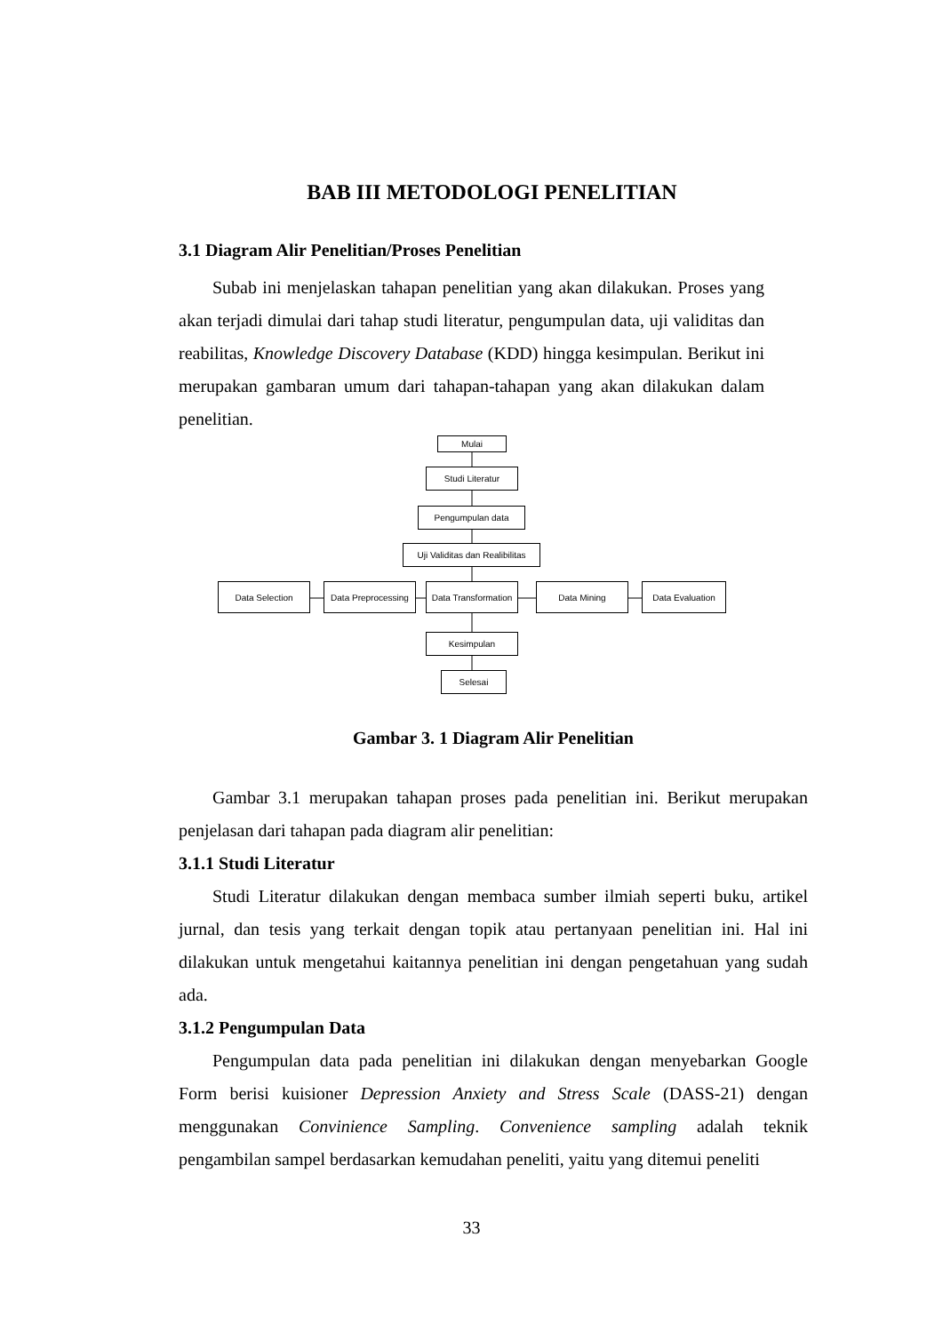BAB III METODOLOGI PENELITIAN
3.1 Diagram Alir Penelitian/Proses Penelitian
Subab ini menjelaskan tahapan penelitian yang akan dilakukan. Proses yang akan terjadi dimulai dari tahap studi literatur, pengumpulan data, uji validitas dan reabilitas, Knowledge Discovery Database (KDD) hingga kesimpulan. Berikut ini merupakan gambaran umum dari tahapan-tahapan yang akan dilakukan dalam penelitian.
Mulai
Studi Literatur
Pengumpulan data
Uji Validitas dan Realibilitas
Data Selection
Data Preprocessing
Data Transformation
Data Mining Data Evaluation
Kesimpulan
Selesai
Gambar 3. 1 Diagram Alir Penelitian
Gambar 3.1 merupakan tahapan proses pada penelitian ini. Berikut merupakan penjelasan dari tahapan pada diagram alir penelitian:
3.1.1 Studi Literatur
Studi Literatur dilakukan dengan membaca sumber ilmiah seperti buku, artikel jurnal, dan tesis yang terkait dengan topik atau pertanyaan penelitian ini. Hal ini dilakukan untuk mengetahui kaitannya penelitian ini dengan pengetahuan yang sudah ada.
3.1.2 Pengumpulan Data
Pengumpulan data pada penelitian ini dilakukan dengan menyebarkan Google Form berisi kuisioner Depression Anxiety and Stress Scale (DASS-21) dengan menggunakan Convinience Sampling. Convenience sampling adalah teknik pengambilan sampel berdasarkan kemudahan peneliti, yaitu yang ditemui peneliti
33